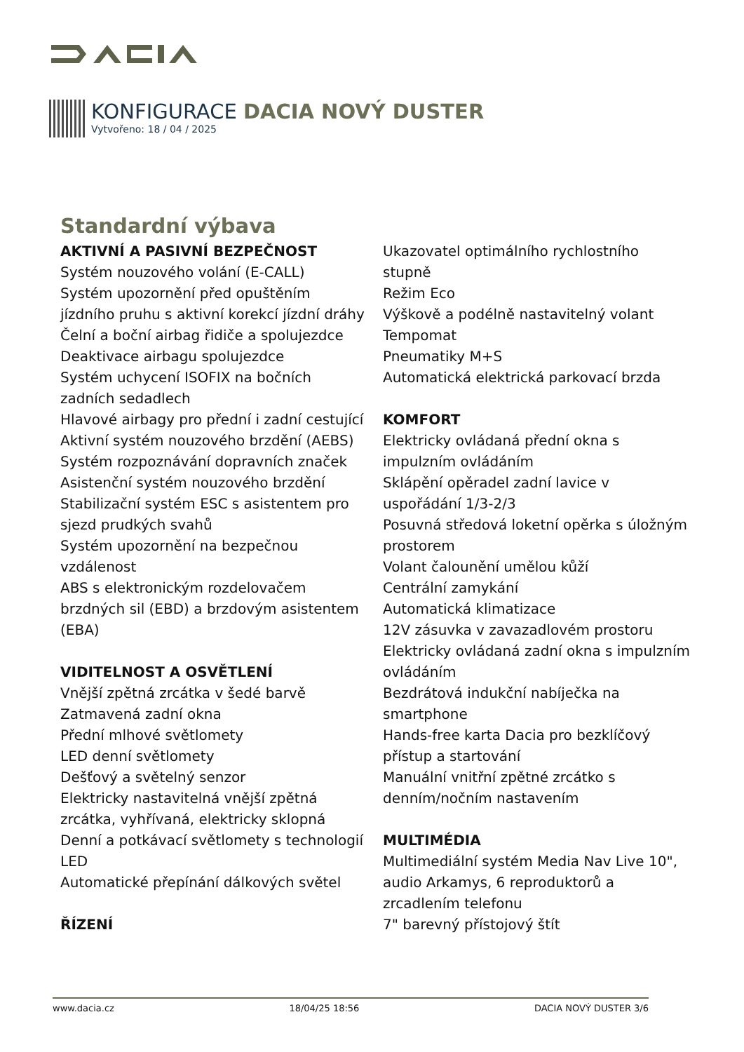KONFIGURACE DACIA NOVÝ DUSTER
Vytvořeno: 18 / 04 / 2025
Standardní výbava
AKTIVNÍ A PASIVNÍ BEZPEČNOST
Systém nouzového volání (E-CALL)
Systém upozornění před opuštěním jízdního pruhu s aktivní korekcí jízdní dráhy
Čelní a boční airbag řidiče a spolujezdce
Deaktivace airbagu spolujezdce
Systém uchycení ISOFIX na bočních zadních sedadlech
Hlavové airbagy pro přední i zadní cestující
Aktivní systém nouzového brzdění (AEBS)
Systém rozpoznávání dopravních značek
Asistenční systém nouzového brzdění
Stabilizační systém ESC s asistentem pro sjezd prudkých svahů
Systém upozornění na bezpečnou vzdálenost
ABS s elektronickým rozdelovačem brzdných sil (EBD) a brzdovým asistentem (EBA)
VIDITELNOST A OSVĚTLENÍ
Vnější zpětná zrcátka v šedé barvě
Zatmavená zadní okna
Přední mlhové světlomety
LED denní světlomety
Dešťový a světelný senzor
Elektricky nastavitelná vnější zpětná zrcátka, vyhřívaná, elektricky sklopná
Denní a potkávací světlomety s technologií LED
Automatické přepínání dálkových světel
ŘÍZENÍ
Ukazovatel optimálního rychlostního stupně
Režim Eco
Výškově a podélně nastavitelný volant
Tempomat
Pneumatiky M+S
Automatická elektrická parkovací brzda
KOMFORT
Elektricky ovládaná přední okna s impulzním ovládáním
Sklápění opěradel zadní lavice v uspořádání 1/3-2/3
Posuvná středová loketní opěrka s úložným prostorem
Volant čalounění umělou kůží
Centrální zamykání
Automatická klimatizace
12V zásuvka v zavazadlovém prostoru
Elektricky ovládaná zadní okna s impulzním ovládáním
Bezdrátová indukční nabíječka na smartphone
Hands-free karta Dacia pro bezklíčový přístup a startování
Manuální vnitřní zpětné zrcátko s denním/nočním nastavením
MULTIMÉDIA
Multimediální systém Media Nav Live 10", audio Arkamys, 6 reproduktorů a zrcadlením telefonu
7" barevný přístojový štít
www.dacia.cz 18/04/25 18:56 DACIA NOVÝ DUSTER 3/6